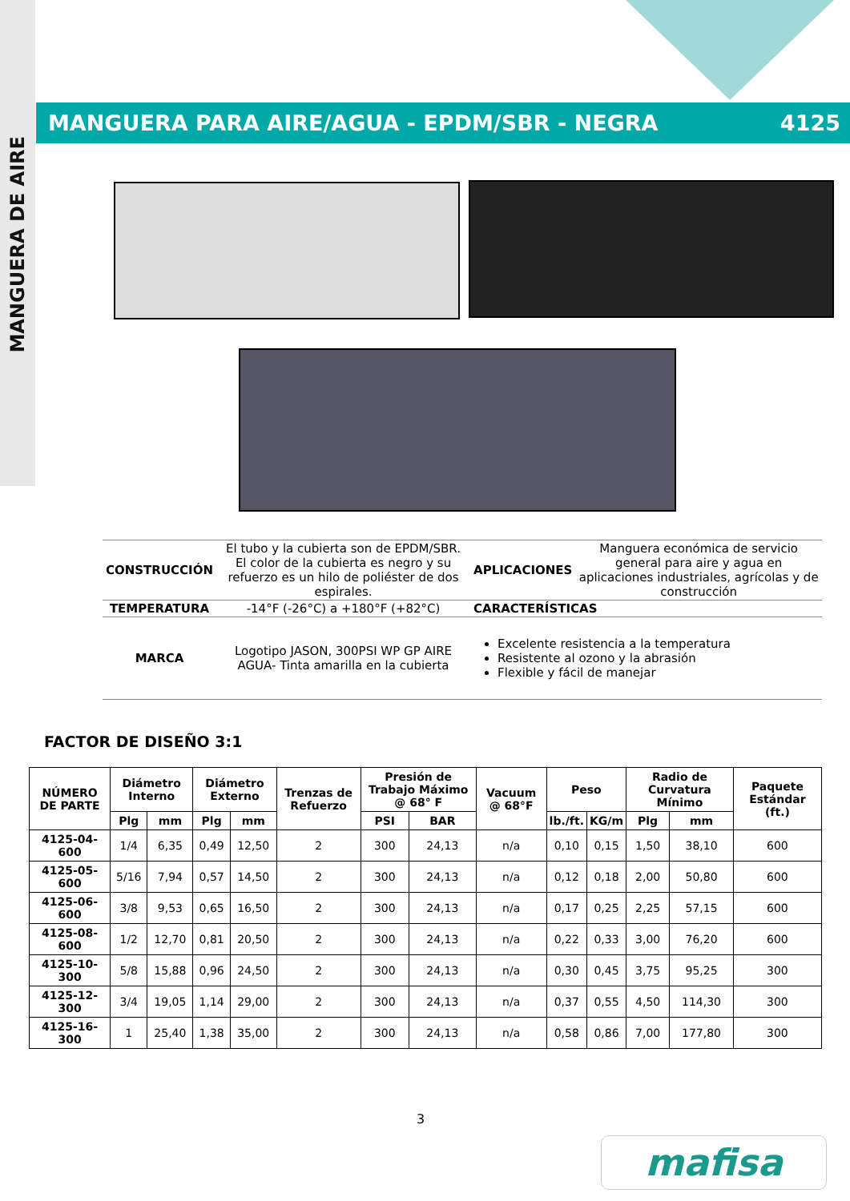MANGUERA DE AIRE
MANGUERA PARA AIRE/AGUA - EPDM/SBR - NEGRA 4125
| CONSTRUCCIÓN | El tubo y la cubierta son de EPDM/SBR. El color de la cubierta es negro y su refuerzo es un hilo de poliéster de dos espirales. | APLICACIONES | Manguera económica de servicio general para aire y agua en aplicaciones industriales, agrícolas y de construcción |
| TEMPERATURA | -14°F (-26°C) a +180°F (+82°C) | CARACTERÍSTICAS | |
| MARCA | Logotipo JASON, 300PSI WP GP AIRE AGUA- Tinta amarilla en la cubierta | Excelente resistencia a la temperatura Resistente al ozono y la abrasión Flexible y fácil de manejar | |
FACTOR DE DISEÑO 3:1
| NÚMERO DE PARTE | Diámetro Interno | | Diámetro Externo | | Trenzas de Refuerzo | Presión de Trabajo Máximo @ 68° F | | Vacuum @ 68°F | Peso | | Radio de Curvatura Mínimo | | Paquete Estándar (ft.) |
| --- | --- | --- | --- | --- | --- | --- | --- | --- | --- | --- | --- | --- | --- |
| | Plg | mm | Plg | mm | | PSI | BAR | | lb./ft. | KG/m | Plg | mm | |
| 4125-04-600 | 1/4 | 6,35 | 0,49 | 12,50 | 2 | 300 | 24,13 | n/a | 0,10 | 0,15 | 1,50 | 38,10 | 600 |
| 4125-05-600 | 5/16 | 7,94 | 0,57 | 14,50 | 2 | 300 | 24,13 | n/a | 0,12 | 0,18 | 2,00 | 50,80 | 600 |
| 4125-06-600 | 3/8 | 9,53 | 0,65 | 16,50 | 2 | 300 | 24,13 | n/a | 0,17 | 0,25 | 2,25 | 57,15 | 600 |
| 4125-08-600 | 1/2 | 12,70 | 0,81 | 20,50 | 2 | 300 | 24,13 | n/a | 0,22 | 0,33 | 3,00 | 76,20 | 600 |
| 4125-10-300 | 5/8 | 15,88 | 0,96 | 24,50 | 2 | 300 | 24,13 | n/a | 0,30 | 0,45 | 3,75 | 95,25 | 300 |
| 4125-12-300 | 3/4 | 19,05 | 1,14 | 29,00 | 2 | 300 | 24,13 | n/a | 0,37 | 0,55 | 4,50 | 114,30 | 300 |
| 4125-16-300 | 1 | 25,40 | 1,38 | 35,00 | 2 | 300 | 24,13 | n/a | 0,58 | 0,86 | 7,00 | 177,80 | 300 |
3
mafisa